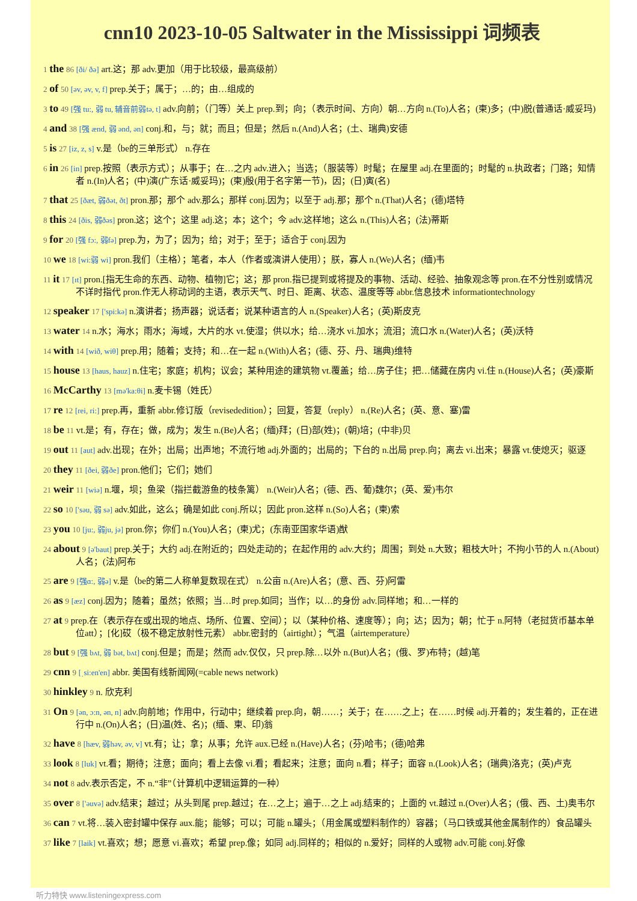cnn10 2023-10-05 Saltwater in the Mississippi 词频表
1 the 86 [ði/ ðə] art.这；那 adv.更加（用于比较级，最高级前）
2 of 50 [əv, əv, v, f] prep.关于；属于；…的；由…组成的
3 to 49 [强 tu:, 弱 tu, 辅音前弱tə, t] adv.向前；（门等）关上 prep.到；向；（表示时间、方向）朝…方向 n.(To)人名；(柬)多；(中)脱(普通话·威妥玛)
4 and 38 [强 ænd, 弱 ənd, ən] conj.和，与；就；而且；但是；然后 n.(And)人名；(土、瑞典)安德
5 is 27 [iz, z, s] v.是（be的三单形式） n.存在
6 in 26 [in] prep.按照（表示方式）；从事于；在…之内 adv.进入；当选；（服装等）时髦；在屋里 adj.在里面的；时髦的 n.执政者；门路；知情者 n.(In)人名；(中)演(广东话·威妥玛)；(柬)殷(用于名字第一节)，因；(日)寅(名)
7 that 25 [ðæt, 弱ðət, ðt] pron.那；那个 adv.那么；那样 conj.因为；以至于 adj.那；那个 n.(That)人名；(德)塔特
8 this 24 [ðis, 弱ðəs] pron.这；这个；这里 adj.这；本；这个；今 adv.这样地；这么 n.(This)人名；(法)蒂斯
9 for 20 [强 fɔ:, 弱fə] prep.为，为了；因为；给；对于；至于；适合于 conj.因为
10 we 18 [wi:弱 wi] pron.我们（主格）；笔者，本人（作者或演讲人使用）；朕，寡人 n.(We)人名；(缅)韦
11 it 17 [ɪt] pron.[指无生命的东西、动物、植物]它；这；那 pron.指已提到或将提及的事物、活动、经验、抽象观念等 pron.在不分性别或情况不详时指代 pron.作无人称动词的主语，表示天气、时日、距离、状态、温度等等 abbr.信息技术 informationtechnology
12 speaker 17 ['spi:kə] n.演讲者；扬声器；说话者；说某种语言的人 n.(Speaker)人名；(英)斯皮克
13 water 14 n.水；海水；雨水；海域，大片的水 vt.使湿；供以水；给…浇水 vi.加水；流泪；流口水 n.(Water)人名；(英)沃特
14 with 14 [wið, wiθ] prep.用；随着；支持；和…在一起 n.(With)人名；(德、芬、丹、瑞典)维特
15 house 13 [haus, hauz] n.住宅；家庭；机构；议会；某种用途的建筑物 vt.覆盖；给…房子住；把…储藏在房内 vi.住 n.(House)人名；(英)豪斯
16 McCarthy 13 [mə'ka:θi] n.麦卡锡（姓氏）
17 re 12 [rei, ri:] prep.再，重新 abbr.修订版（revisededition）；回复，答复（reply） n.(Re)人名；(英、意、塞)雷
18 be 11 vt.是；有，存在；做，成为；发生 n.(Be)人名；(缅)拜；(日)部(姓)；(朝)培；(中非)贝
19 out 11 [aut] adv.出现；在外；出局；出声地；不流行地 adj.外面的；出局的；下台的 n.出局 prep.向；离去 vi.出来；暴露 vt.使熄灭；驱逐
20 they 11 [ðei, 弱ðe] pron.他们；它们；她们
21 weir 11 [wiə] n.堰，坝；鱼梁（指拦截游鱼的枝条篱） n.(Weir)人名；(德、西、葡)魏尔；(英、爱)韦尔
22 so 10 ['səu, 弱 sə] adv.如此，这么；确是如此 conj.所以；因此 pron.这样 n.(So)人名；(柬)索
23 you 10 [ju:, 弱ju, jə] pron.你；你们 n.(You)人名；(柬)尤；(东南亚国家华语)猷
24 about 9 [ə'baut] prep.关于；大约 adj.在附近的；四处走动的；在起作用的 adv.大约；周围；到处 n.大致；粗枝大叶；不拘小节的人 n.(About)人名；(法)阿布
25 are 9 [强ɑ:, 弱ə] v.是（be的第二人称单复数现在式） n.公亩 n.(Are)人名；(意、西、芬)阿雷
26 as 9 [æz] conj.因为；随着；虽然；依照；当…时 prep.如同；当作；以…的身份 adv.同样地；和…一样的
27 at 9 prep.在（表示存在或出现的地点、场所、位置、空间）；以（某种价格、速度等）；向；达；因为；朝；忙于 n.阿特（老挝货币基本单位att）；[化]砹（极不稳定放射性元素） abbr.密封的（airtight）；气温（airtemperature）
28 but 9 [强 bʌt, 弱 bət, bʌt] conj.但是；而是；然而 adv.仅仅，只 prep.除…以外 n.(But)人名；(俄、罗)布特；(越)笔
29 cnn 9 [ˌsi:en'en] abbr. 美国有线新闻网(=cable news network)
30 hinkley 9 n. 欣克利
31 On 9 [ən, ɔ:n, ən, n] adv.向前地；作用中，行动中；继续着 prep.向，朝……；关于；在……之上；在……时候 adj.开着的；发生着的，正在进行中 n.(On)人名；(日)温(姓、名)；(缅、柬、印)翁
32 have 8 [hæv, 弱həv, əv, v] vt.有；让；拿；从事；允许 aux.已经 n.(Have)人名；(芬)哈韦；(德)哈弗
33 look 8 [luk] vt.看；期待；注意；面向；看上去像 vi.看；看起来；注意；面向 n.看；样子；面容 n.(Look)人名；(瑞典)洛克；(英)卢克
34 not 8 adv.表示否定，不 n.“非”（计算机中逻辑运算的一种）
35 over 8 ['əuvə] adv.结束；越过；从头到尾 prep.越过；在…之上；遍于…之上 adj.结束的；上面的 vt.越过 n.(Over)人名；(俄、西、土)奥韦尔
36 can 7 vt.将…装入密封罐中保存 aux.能；能够；可以；可能 n.罐头；（用金属或塑料制作的）容器；（马口铁或其他金属制作的）食品罐头
37 like 7 [laik] vt.喜欢；想；愿意 vi.喜欢；希望 prep.像；如同 adj.同样的；相似的 n.爱好；同样的人或物 adv.可能 conj.好像
听力特快 www.listeningexpress.com